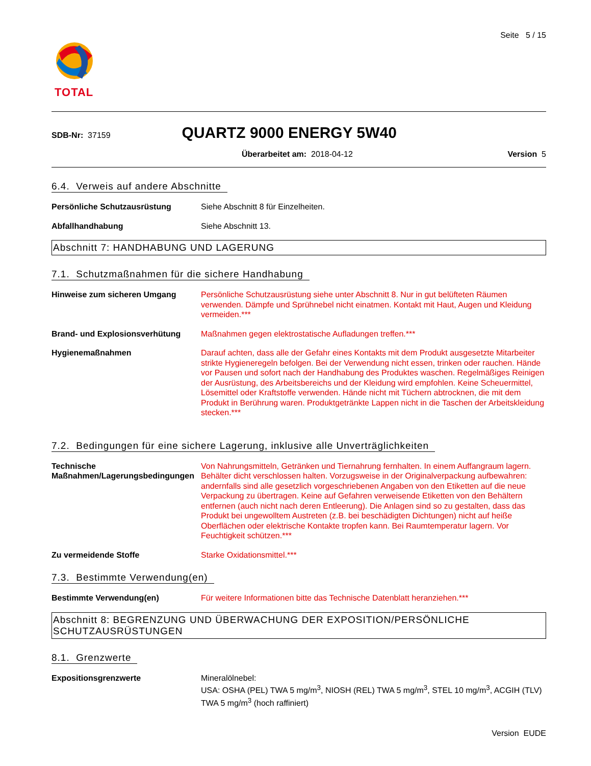TOTAL
Seite 5 / 15
SDB-Nr: 37159
QUARTZ 9000 ENERGY 5W40
Überarbeitet am: 2018-04-12 Version 5
6.4. Verweis auf andere Abschnitte
Persönliche Schutzausrüstung Siehe Abschnitt 8 für Einzelheiten.
Abfallhandhabung Siehe Abschnitt 13.
Abschnitt 7: HANDHABUNG UND LAGERUNG
7.1. Schutzmaßnahmen für die sichere Handhabung
Hinweise zum sicheren Umgang Persönliche Schutzausrüstung siehe unter Abschnitt 8. Nur in gut belüfteten Räumen verwenden. Dämpfe und Sprühnebel nicht einatmen. Kontakt mit Haut, Augen und Kleidung vermeiden.***
Brand- und Explosionsverhütung Maßnahmen gegen elektrostatische Aufladungen treffen.***
Hygienemaßnahmen Darauf achten, dass alle der Gefahr eines Kontakts mit dem Produkt ausgesetzte Mitarbeiter strikte Hygieneregeln befolgen. Bei der Verwendung nicht essen, trinken oder rauchen. Hände vor Pausen und sofort nach der Handhabung des Produktes waschen. Regelmäßiges Reinigen der Ausrüstung, des Arbeitsbereichs und der Kleidung wird empfohlen. Keine Scheuermittel, Lösemittel oder Kraftstoffe verwenden. Hände nicht mit Tüchern abtrocknen, die mit dem Produkt in Berührung waren. Produktgetränkte Lappen nicht in die Taschen der Arbeitskleidung stecken.***
7.2. Bedingungen für eine sichere Lagerung, inklusive alle Unverträglichkeiten
Technische Maßnahmen/Lagerungsbedingungen
Von Nahrungsmitteln, Getränken und Tiernahrung fernhalten. In einem Auffangraum lagern. Behälter dicht verschlossen halten. Vorzugsweise in der Originalverpackung aufbewahren: andernfalls sind alle gesetzlich vorgeschriebenen Angaben von den Etiketten auf die neue Verpackung zu übertragen. Keine auf Gefahren verweisende Etiketten von den Behältern entfernen (auch nicht nach deren Entleerung). Die Anlagen sind so zu gestalten, dass das Produkt bei ungewolltem Austreten (z.B. bei beschädigten Dichtungen) nicht auf heiße Oberflächen oder elektrische Kontakte tropfen kann. Bei Raumtemperatur lagern. Vor Feuchtigkeit schützen.***
Zu vermeidende Stoffe Starke Oxidationsmittel.***
7.3. Bestimmte Verwendung(en)
Bestimmte Verwendung(en) Für weitere Informationen bitte das Technische Datenblatt heranziehen.***
Abschnitt 8: BEGRENZUNG UND ÜBERWACHUNG DER EXPOSITION/PERSÖNLICHE SCHUTZAUSRÜSTUNGEN
8.1. Grenzwerte
Expositionsgrenzwerte Mineralölnebel:
USA: OSHA (PEL) TWA 5 mg/m<sup>3</sup>, NIOSH (REL) TWA 5 mg/m<sup>3</sup>, STEL 10 mg/m<sup>3</sup>, ACGIH (TLV) TWA 5 mg/m<sup>3</sup> (hoch raffiniert)
Version EUDE